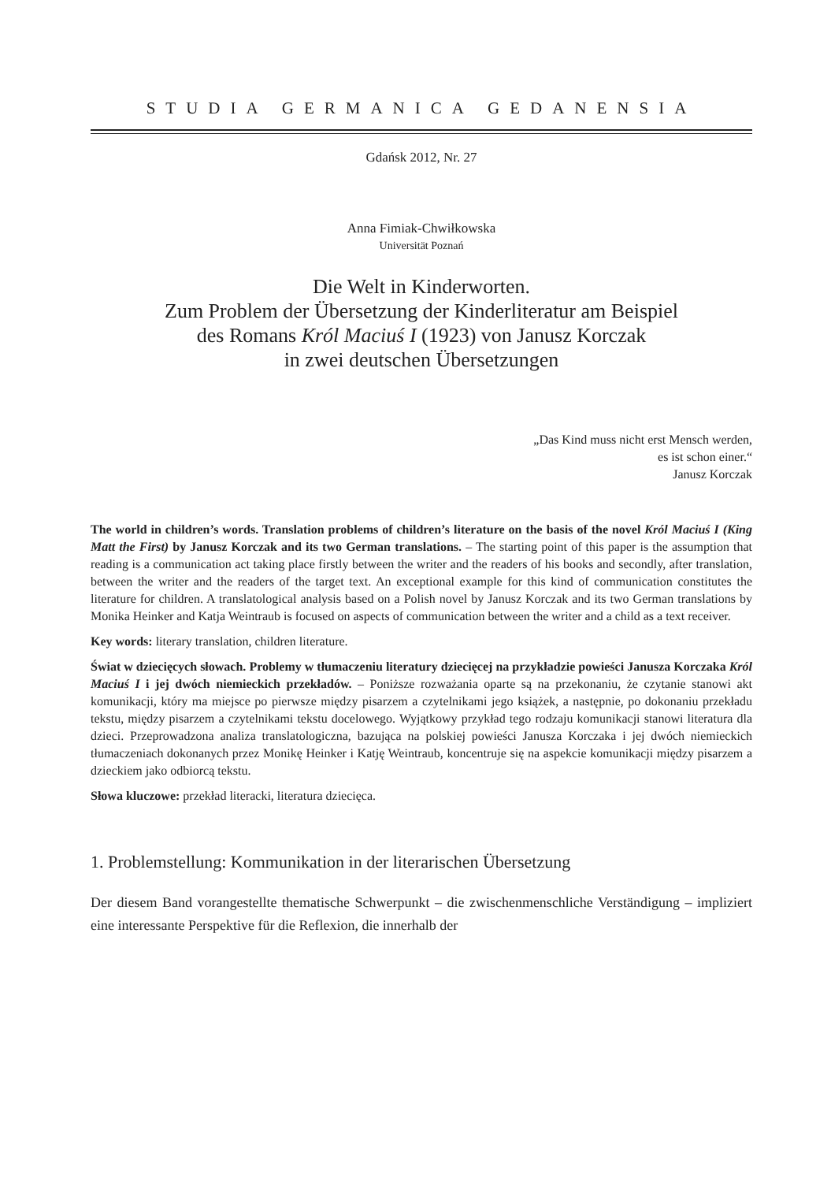STUDIA GERMANICA GEDANENSIA
Gdańsk 2012, Nr. 27
Anna Fimiak-Chwiłkowska
Universität Poznań
Die Welt in Kinderworten.
Zum Problem der Übersetzung der Kinderliteratur am Beispiel
des Romans Król Maciuś I (1923) von Janusz Korczak
in zwei deutschen Übersetzungen
„Das Kind muss nicht erst Mensch werden,
es ist schon einer.“
Janusz Korczak
The world in children’s words. Translation problems of children’s literature on the basis of the novel Król Maciuś I (King Matt the First) by Janusz Korczak and its two German translations. – The starting point of this paper is the assumption that reading is a communication act taking place firstly between the writer and the readers of his books and secondly, after translation, between the writer and the readers of the target text. An exceptional example for this kind of communication constitutes the literature for children. A translatological analysis based on a Polish novel by Janusz Korczak and its two German translations by Monika Heinker and Katja Weintraub is focused on aspects of communication between the writer and a child as a text receiver.
Key words: literary translation, children literature.
Świat w dziecięcych słowach. Problemy w tłumaczeniu literatury dziecięcej na przykładzie powieści Janusza Korczaka Król Maciuś I i jej dwóch niemieckich przekładów. – Poniższe rozważania oparte są na przekonaniu, że czytanie stanowi akt komunikacji, który ma miejsce po pierwsze między pisarzem a czytelnikami jego książek, a następnie, po dokonaniu przekładu tekstu, między pisarzem a czytelnikami tekstu docelowego. Wyjątkowy przykład tego rodzaju komunikacji stanowi literatura dla dzieci. Przeprowadzona analiza translatologiczna, bazująca na polskiej powieści Janusza Korczaka i jej dwóch niemieckich tłumaczeniach dokonanych przez Monikę Heinker i Katję Weintraub, koncentruje się na aspekcie komunikacji między pisarzem a dzieckiem jako odbiorcą tekstu.
Słowa kluczowe: przekład literacki, literatura dziecięca.
1. Problemstellung: Kommunikation in der literarischen Übersetzung
Der diesem Band vorangestellte thematische Schwerpunkt – die zwischenmenschliche Verständigung – impliziert eine interessante Perspektive für die Reflexion, die innerhalb der